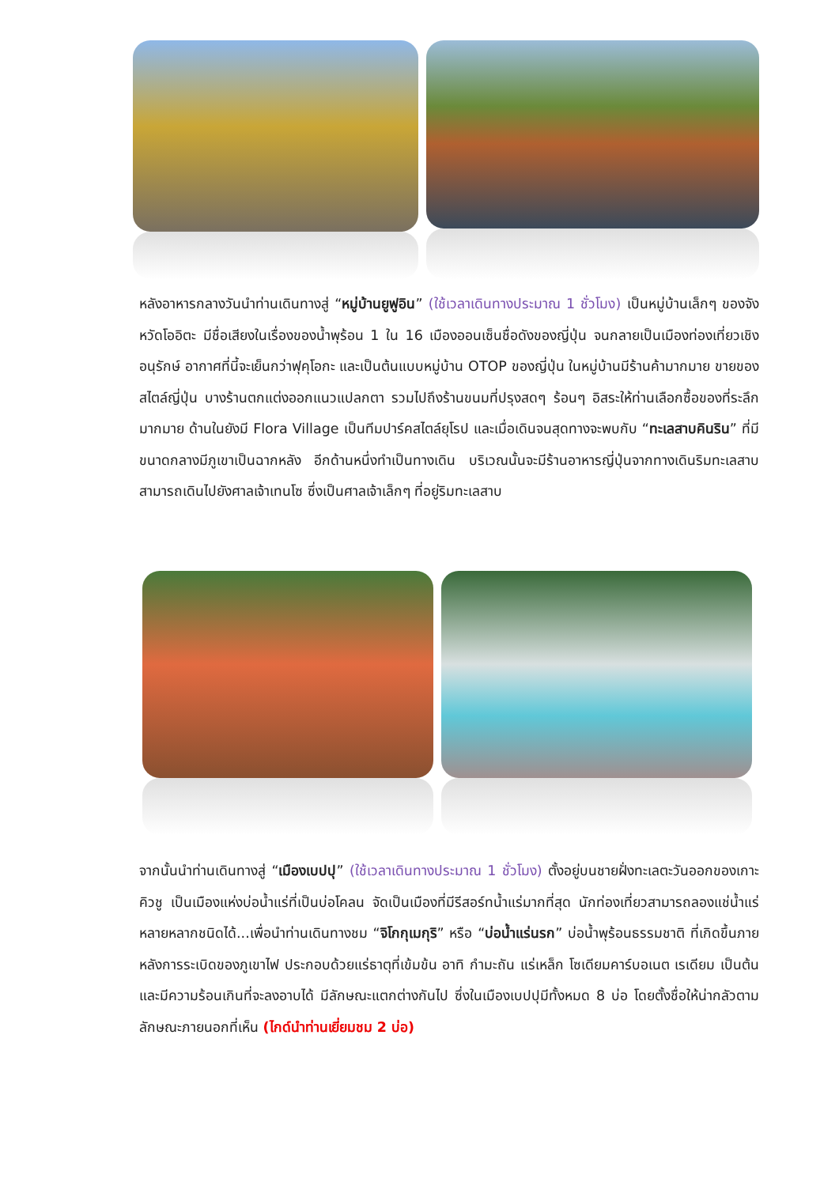หลังอาหารกลางวันนำท่านเดินทางสู่ “หมู่บ้านยูฟูอิน” (ใช้เวลาเดินทางประมาณ 1 ชั่วโมง) เป็นหมู่บ้านเล็กๆ ของจังหวัดโออิตะ มีชื่อเสียงในเรื่องของน้ำพุร้อน 1 ใน 16 เมืองออนเซ็นชื่อดังของญี่ปุ่น จนกลายเป็นเมืองท่องเที่ยวเชิงอนุรักษ์ อากาศที่นี้จะเย็นกว่าฟุคุโอกะ และเป็นต้นแบบหมู่บ้าน OTOP ของญี่ปุ่น ในหมู่บ้านมีร้านค้ามากมาย ขายของสไตล์ญี่ปุ่น บางร้านตกแต่งออกแนวแปลกตา รวมไปถึงร้านขนมที่ปรุงสดๆ ร้อนๆ อิสระให้ท่านเลือกซื้อของที่ระลึกมากมาย ด้านในยังมี Flora Village เป็นทีมปาร์คสไตล์ยุโรป และเมื่อเดินจนสุดทางจะพบกับ “ทะเลสาบคินริน” ที่มีขนาดกลางมีภูเขาเป็นฉากหลัง อีกด้านหนึ่งทำเป็นทางเดิน บริเวณนั้นจะมีร้านอาหารญี่ปุ่นจากทางเดินริมทะเลสาบสามารถเดินไปยังศาลเจ้าเทนโซ ซึ่งเป็นศาลเจ้าเล็กๆ ที่อยู่ริมทะเลสาบ
จากนั้นนำท่านเดินทางสู่ “เมืองเบปปุ” (ใช้เวลาเดินทางประมาณ 1 ชั่วโมง) ตั้งอยู่บนชายฝั่งทะเลตะวันออกของเกาะคิวชู เป็นเมืองแห่งบ่อน้ำแร่ที่เป็นบ่อโคลน จัดเป็นเมืองที่มีรีสอร์ทน้ำแร่มากที่สุด นักท่องเที่ยวสามารถลองแช่น้ำแร่หลายหลากชนิดได้...เพื่อนำท่านเดินทางชม “จิโกกุเมกุริ” หรือ “บ่อน้ำแร่นรก” บ่อน้ำพุร้อนธรรมชาติ ที่เกิดขึ้นภายหลังการระเบิดของภูเขาไฟ ประกอบด้วยแร่ธาตุที่เข้มข้น อาทิ กำมะถัน แร่เหล็ก โซเดียมคาร์บอเนต เรเดียม เป็นต้น และมีความร้อนเกินที่จะลงอาบได้ มีลักษณะแตกต่างกันไป ซึ่งในเมืองเบปปุมีทั้งหมด 8 บ่อ โดยตั้งชื่อให้น่ากลัวตามลักษณะภายนอกที่เห็น (ไกด์นำท่านเยี่ยมชม 2 บ่อ)